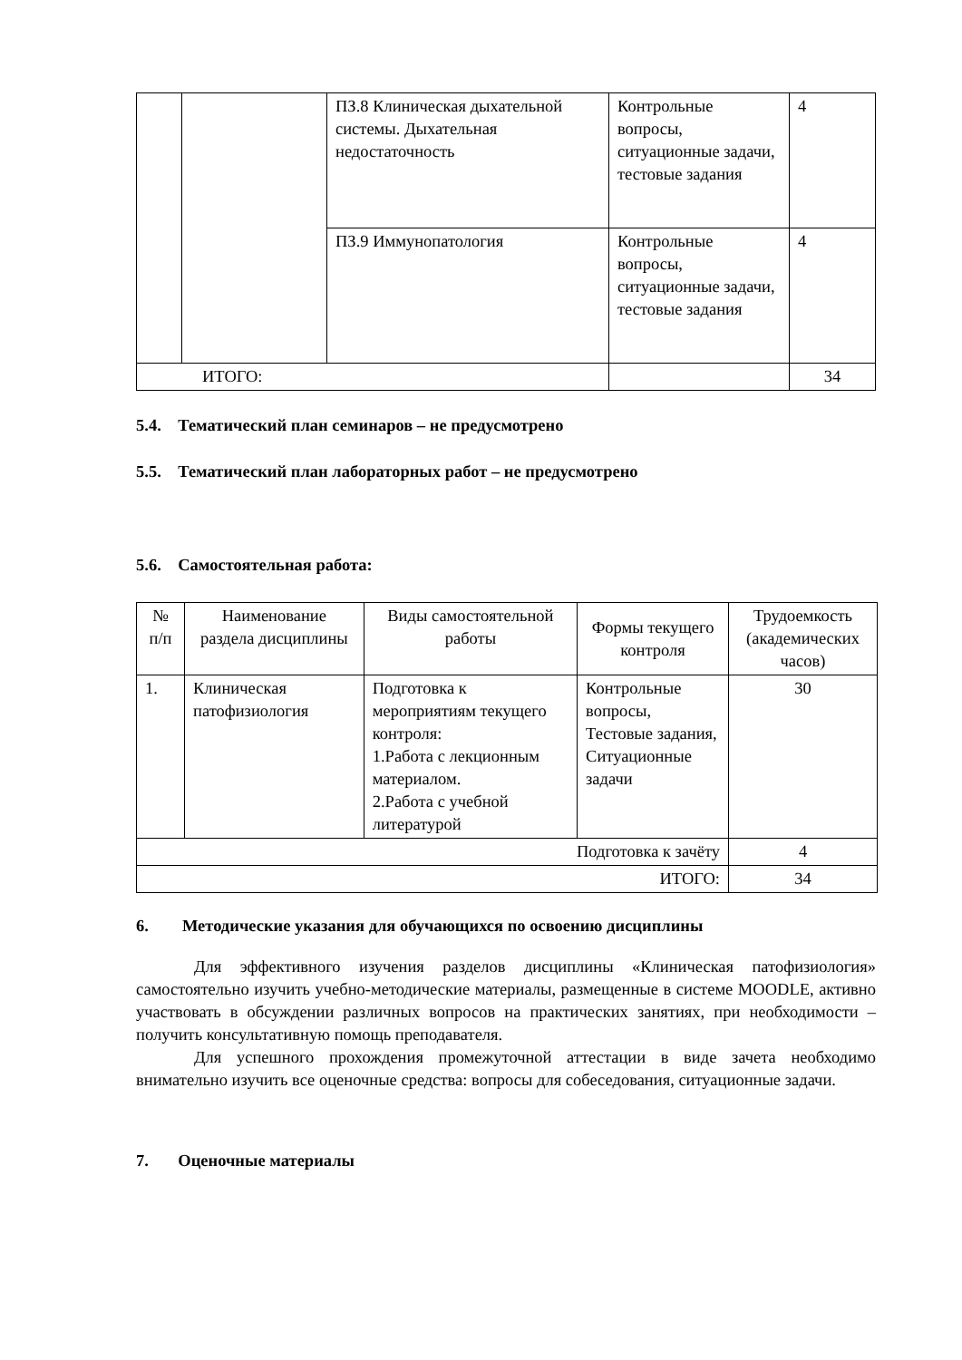| | | ПЗ.8 Клиническая дыхательной системы. Дыхательная недостаточность | Контрольные вопросы, ситуационные задачи, тестовые задания | 4 |
| | | ПЗ.9 Иммунопатология | Контрольные вопросы, ситуационные задачи, тестовые задания | 4 |
| ИТОГО: | | | | 34 |
5.4. Тематический план семинаров – не предусмотрено
5.5. Тематический план лабораторных работ – не предусмотрено
5.6. Самостоятельная работа:
| № п/п | Наименование раздела дисциплины | Виды самостоятельной работы | Формы текущего контроля | Трудоемкость (академических часов) |
| --- | --- | --- | --- | --- |
| 1. | Клиническая патофизиология | Подготовка к мероприятиям текущего контроля: 1.Работа с лекционным материалом. 2.Работа с учебной литературой | Контрольные вопросы, Тестовые задания, Ситуационные задачи | 30 |
| Подготовка к зачёту | | | | 4 |
| ИТОГО: | | | | 34 |
6. Методические указания для обучающихся по освоению дисциплины
Для эффективного изучения разделов дисциплины «Клиническая патофизиология» самостоятельно изучить учебно-методические материалы, размещенные в системе MOODLE, активно участвовать в обсуждении различных вопросов на практических занятиях, при необходимости – получить консультативную помощь преподавателя.
Для успешного прохождения промежуточной аттестации в виде зачета необходимо внимательно изучить все оценочные средства: вопросы для собеседования, ситуационные задачи.
7. Оценочные материалы